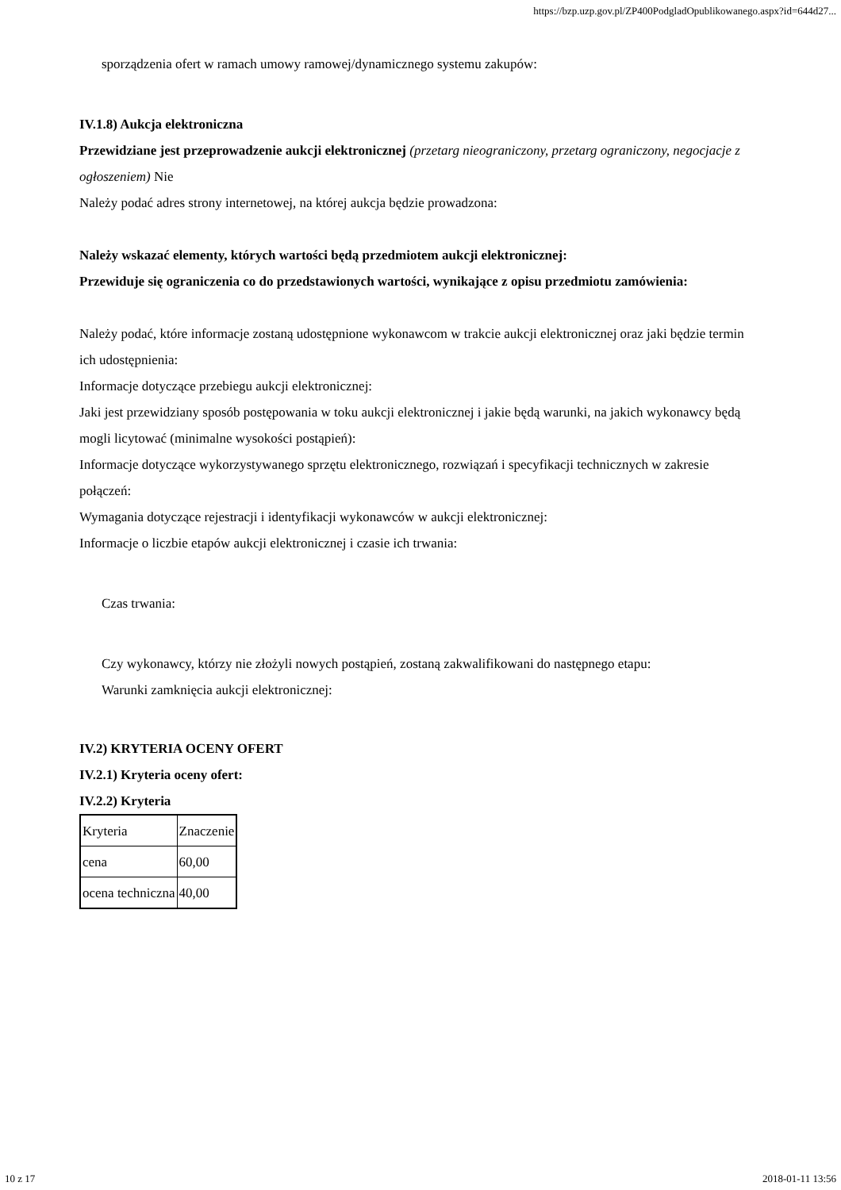https://bzp.uzp.gov.pl/ZP400PodgladOpublikowanego.aspx?id=644d27...
sporządzenia ofert w ramach umowy ramowej/dynamicznego systemu zakupów:
IV.1.8) Aukcja elektroniczna
Przewidziane jest przeprowadzenie aukcji elektronicznej (przetarg nieograniczony, przetarg ograniczony, negocjacje z ogłoszeniem) Nie
Należy podać adres strony internetowej, na której aukcja będzie prowadzona:
Należy wskazać elementy, których wartości będą przedmiotem aukcji elektronicznej:
Przewiduje się ograniczenia co do przedstawionych wartości, wynikające z opisu przedmiotu zamówienia:
Należy podać, które informacje zostaną udostępnione wykonawcom w trakcie aukcji elektronicznej oraz jaki będzie termin ich udostępnienia:
Informacje dotyczące przebiegu aukcji elektronicznej:
Jaki jest przewidziany sposób postępowania w toku aukcji elektronicznej i jakie będą warunki, na jakich wykonawcy będą mogli licytować (minimalne wysokości postąpień):
Informacje dotyczące wykorzystywanego sprzętu elektronicznego, rozwiązań i specyfikacji technicznych w zakresie połączeń:
Wymagania dotyczące rejestracji i identyfikacji wykonawców w aukcji elektronicznej:
Informacje o liczbie etapów aukcji elektronicznej i czasie ich trwania:
Czas trwania:
Czy wykonawcy, którzy nie złożyli nowych postąpień, zostaną zakwalifikowani do następnego etapu:
Warunki zamknięcia aukcji elektronicznej:
IV.2) KRYTERIA OCENY OFERT
IV.2.1) Kryteria oceny ofert:
IV.2.2) Kryteria
| Kryteria | Znaczenie |
| cena | 60,00 |
| ocena techniczna | 40,00 |
10 z 17 2018-01-11 13:56